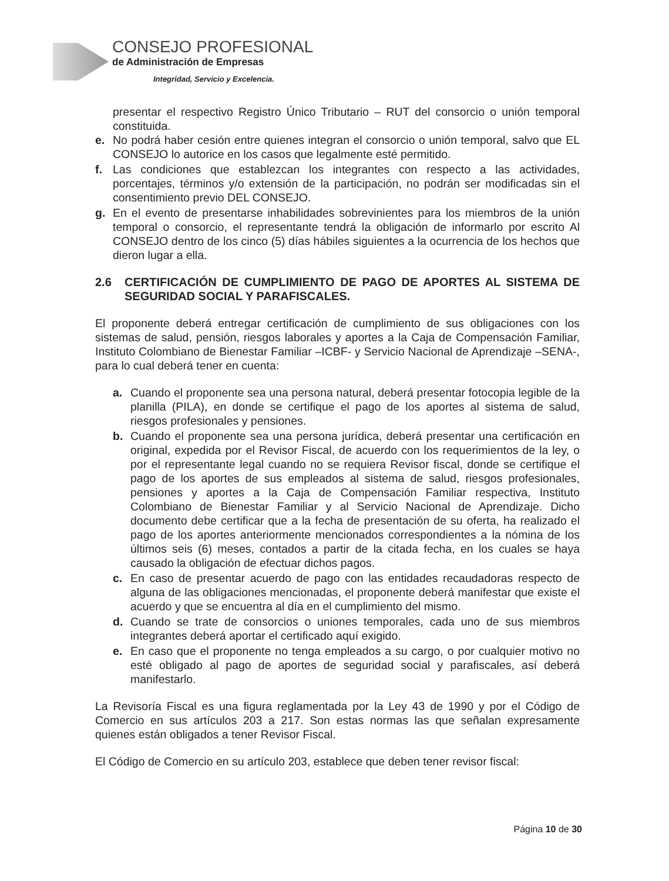CONSEJO PROFESIONAL
de Administración de Empresas
Integridad, Servicio y Excelencia.
presentar el respectivo Registro Único Tributario – RUT del consorcio o unión temporal constituida.
e. No podrá haber cesión entre quienes integran el consorcio o unión temporal, salvo que EL CONSEJO lo autorice en los casos que legalmente esté permitido.
f. Las condiciones que establezcan los integrantes con respecto a las actividades, porcentajes, términos y/o extensión de la participación, no podrán ser modificadas sin el consentimiento previo DEL CONSEJO.
g. En el evento de presentarse inhabilidades sobrevinientes para los miembros de la unión temporal o consorcio, el representante tendrá la obligación de informarlo por escrito Al CONSEJO dentro de los cinco (5) días hábiles siguientes a la ocurrencia de los hechos que dieron lugar a ella.
2.6 CERTIFICACIÓN DE CUMPLIMIENTO DE PAGO DE APORTES AL SISTEMA DE SEGURIDAD SOCIAL Y PARAFISCALES.
El proponente deberá entregar certificación de cumplimiento de sus obligaciones con los sistemas de salud, pensión, riesgos laborales y aportes a la Caja de Compensación Familiar, Instituto Colombiano de Bienestar Familiar –ICBF- y Servicio Nacional de Aprendizaje –SENA-, para lo cual deberá tener en cuenta:
a. Cuando el proponente sea una persona natural, deberá presentar fotocopia legible de la planilla (PILA), en donde se certifique el pago de los aportes al sistema de salud, riesgos profesionales y pensiones.
b. Cuando el proponente sea una persona jurídica, deberá presentar una certificación en original, expedida por el Revisor Fiscal, de acuerdo con los requerimientos de la ley, o por el representante legal cuando no se requiera Revisor fiscal, donde se certifique el pago de los aportes de sus empleados al sistema de salud, riesgos profesionales, pensiones y aportes a la Caja de Compensación Familiar respectiva, Instituto Colombiano de Bienestar Familiar y al Servicio Nacional de Aprendizaje. Dicho documento debe certificar que a la fecha de presentación de su oferta, ha realizado el pago de los aportes anteriormente mencionados correspondientes a la nómina de los últimos seis (6) meses, contados a partir de la citada fecha, en los cuales se haya causado la obligación de efectuar dichos pagos.
c. En caso de presentar acuerdo de pago con las entidades recaudadoras respecto de alguna de las obligaciones mencionadas, el proponente deberá manifestar que existe el acuerdo y que se encuentra al día en el cumplimiento del mismo.
d. Cuando se trate de consorcios o uniones temporales, cada uno de sus miembros integrantes deberá aportar el certificado aquí exigido.
e. En caso que el proponente no tenga empleados a su cargo, o por cualquier motivo no esté obligado al pago de aportes de seguridad social y parafiscales, así deberá manifestarlo.
La Revisoría Fiscal es una figura reglamentada por la Ley 43 de 1990 y por el Código de Comercio en sus artículos 203 a 217. Son estas normas las que señalan expresamente quienes están obligados a tener Revisor Fiscal.
El Código de Comercio en su artículo 203, establece que deben tener revisor fiscal:
Página 10 de 30